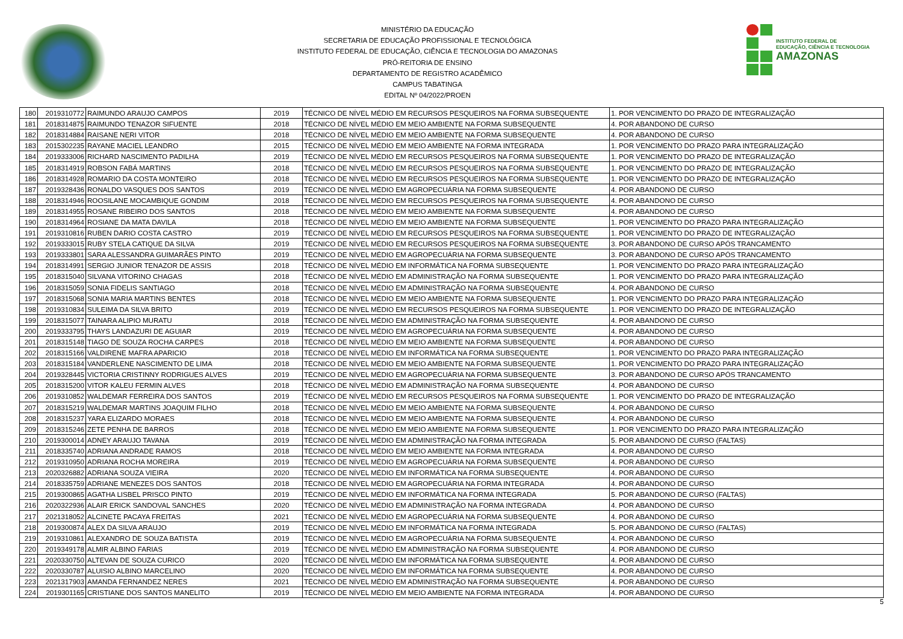MINISTÉRIO DA EDUCAÇÃO
SECRETARIA DE EDUCAÇÃO PROFISSIONAL E TECNOLÓGICA
INSTITUTO FEDERAL DE EDUCAÇÃO, CIÊNCIA E TECNOLOGIA DO AMAZONAS
PRÓ-REITORIA DE ENSINO
DEPARTAMENTO DE REGISTRO ACADÊMICO
CAMPUS TABATINGA
EDITAL Nº 04/2022/PROEN
INSTITUTO FEDERAL DE
EDUCAÇÃO, CIÊNCIA E TECNOLOGIA
AMAZONAS
| 180 | 2019310772 | RAIMUNDO ARAUJO CAMPOS | 2019 | TÉCNICO DE NÍVEL MÉDIO EM RECURSOS PESQUEIROS NA FORMA SUBSEQUENTE | 1. POR VENCIMENTO DO PRAZO DE INTEGRALIZAÇÃO |
| 181 | 2018314875 | RAIMUNDO TENAZOR SIFUENTE | 2018 | TÉCNICO DE NÍVEL MÉDIO EM MEIO AMBIENTE NA FORMA SUBSEQUENTE | 4. POR ABANDONO DE CURSO |
| 182 | 2018314884 | RAISANE NERI VITOR | 2018 | TÉCNICO DE NÍVEL MÉDIO EM MEIO AMBIENTE NA FORMA SUBSEQUENTE | 4. POR ABANDONO DE CURSO |
| 183 | 2015302235 | RAYANE MACIEL LEANDRO | 2015 | TÉCNICO DE NÍVEL MÉDIO EM MEIO AMBIENTE NA FORMA INTEGRADA | 1. POR VENCIMENTO DO PRAZO PARA INTEGRALIZAÇÃO |
| 184 | 2019333006 | RICHARD NASCIMENTO PADILHA | 2019 | TÉCNICO DE NÍVEL MÉDIO EM RECURSOS PESQUEIROS NA FORMA SUBSEQUENTE | 1. POR VENCIMENTO DO PRAZO DE INTEGRALIZAÇÃO |
| 185 | 2018314919 | ROBSON FABÁ MARTINS | 2018 | TÉCNICO DE NÍVEL MÉDIO EM RECURSOS PESQUEIROS NA FORMA SUBSEQUENTE | 1. POR VENCIMENTO DO PRAZO DE INTEGRALIZAÇÃO |
| 186 | 2018314928 | ROMARIO DA COSTA MONTEIRO | 2018 | TÉCNICO DE NÍVEL MÉDIO EM RECURSOS PESQUEIROS NA FORMA SUBSEQUENTE | 1. POR VENCIMENTO DO PRAZO DE INTEGRALIZAÇÃO |
| 187 | 2019328436 | RONALDO VASQUES DOS SANTOS | 2019 | TÉCNICO DE NÍVEL MÉDIO EM AGROPECUÁRIA NA FORMA SUBSEQUENTE | 4. POR ABANDONO DE CURSO |
| 188 | 2018314946 | ROOSILANE MOCAMBIQUE GONDIM | 2018 | TÉCNICO DE NÍVEL MÉDIO EM RECURSOS PESQUEIROS NA FORMA SUBSEQUENTE | 4. POR ABANDONO DE CURSO |
| 189 | 2018314955 | ROSANE RIBEIRO DOS SANTOS | 2018 | TÉCNICO DE NÍVEL MÉDIO EM MEIO AMBIENTE NA FORMA SUBSEQUENTE | 4. POR ABANDONO DE CURSO |
| 190 | 2018314964 | ROSIANE DA MATA DAVILA | 2018 | TÉCNICO DE NÍVEL MÉDIO EM MEIO AMBIENTE NA FORMA SUBSEQUENTE | 1. POR VENCIMENTO DO PRAZO PARA INTEGRALIZAÇÃO |
| 191 | 2019310816 | RUBEN DARIO COSTA CASTRO | 2019 | TÉCNICO DE NÍVEL MÉDIO EM RECURSOS PESQUEIROS NA FORMA SUBSEQUENTE | 1. POR VENCIMENTO DO PRAZO DE INTEGRALIZAÇÃO |
| 192 | 2019333015 | RUBY STELA CATIQUE DA SILVA | 2019 | TÉCNICO DE NÍVEL MÉDIO EM RECURSOS PESQUEIROS NA FORMA SUBSEQUENTE | 3. POR ABANDONO DE CURSO APÓS TRANCAMENTO |
| 193 | 2019333801 | SARA ALESSANDRA GUIMARÃES PINTO | 2019 | TÉCNICO DE NÍVEL MÉDIO EM AGROPECUÁRIA NA FORMA SUBSEQUENTE | 3. POR ABANDONO DE CURSO APÓS TRANCAMENTO |
| 194 | 2018314991 | SERGIO JUNIOR TENAZOR DE ASSIS | 2018 | TÉCNICO DE NÍVEL MÉDIO EM INFORMÁTICA NA FORMA SUBSEQUENTE | 1. POR VENCIMENTO DO PRAZO PARA INTEGRALIZAÇÃO |
| 195 | 2018315040 | SILVANA VITORINO CHAGAS | 2018 | TÉCNICO DE NÍVEL MÉDIO EM ADMINISTRAÇÃO NA FORMA SUBSEQUENTE | 1. POR VENCIMENTO DO PRAZO PARA INTEGRALIZAÇÃO |
| 196 | 2018315059 | SONIA FIDELIS SANTIAGO | 2018 | TÉCNICO DE NÍVEL MÉDIO EM ADMINISTRAÇÃO NA FORMA SUBSEQUENTE | 4. POR ABANDONO DE CURSO |
| 197 | 2018315068 | SONIA MARIA MARTINS BENTES | 2018 | TÉCNICO DE NÍVEL MÉDIO EM MEIO AMBIENTE NA FORMA SUBSEQUENTE | 1. POR VENCIMENTO DO PRAZO PARA INTEGRALIZAÇÃO |
| 198 | 2019310834 | SULEIMA DA SILVA BRITO | 2019 | TÉCNICO DE NÍVEL MÉDIO EM RECURSOS PESQUEIROS NA FORMA SUBSEQUENTE | 1. POR VENCIMENTO DO PRAZO DE INTEGRALIZAÇÃO |
| 199 | 2018315077 | TAINARA ALIPIO MURATU | 2018 | TÉCNICO DE NÍVEL MÉDIO EM ADMINISTRAÇÃO NA FORMA SUBSEQUENTE | 4. POR ABANDONO DE CURSO |
| 200 | 2019333795 | THAYS LANDAZURI DE AGUIAR | 2019 | TÉCNICO DE NÍVEL MÉDIO EM AGROPECUÁRIA NA FORMA SUBSEQUENTE | 4. POR ABANDONO DE CURSO |
| 201 | 2018315148 | TIAGO DE SOUZA ROCHA CARPES | 2018 | TÉCNICO DE NÍVEL MÉDIO EM MEIO AMBIENTE NA FORMA SUBSEQUENTE | 4. POR ABANDONO DE CURSO |
| 202 | 2018315166 | VALDIRENE MAFRA APARICIO | 2018 | TÉCNICO DE NÍVEL MÉDIO EM INFORMÁTICA NA FORMA SUBSEQUENTE | 1. POR VENCIMENTO DO PRAZO PARA INTEGRALIZAÇÃO |
| 203 | 2018315184 | VANDERLENE NASCIMENTO DE LIMA | 2018 | TÉCNICO DE NÍVEL MÉDIO EM MEIO AMBIENTE NA FORMA SUBSEQUENTE | 1. POR VENCIMENTO DO PRAZO PARA INTEGRALIZAÇÃO |
| 204 | 2019328445 | VICTORIA CRISTINNY RODRIGUES ALVES | 2019 | TÉCNICO DE NÍVEL MÉDIO EM AGROPECUÁRIA NA FORMA SUBSEQUENTE | 3. POR ABANDONO DE CURSO APÓS TRANCAMENTO |
| 205 | 2018315200 | VITOR KALEU FERMIN ALVES | 2018 | TÉCNICO DE NÍVEL MÉDIO EM ADMINISTRAÇÃO NA FORMA SUBSEQUENTE | 4. POR ABANDONO DE CURSO |
| 206 | 2019310852 | WALDEMAR FERREIRA DOS SANTOS | 2019 | TÉCNICO DE NÍVEL MÉDIO EM RECURSOS PESQUEIROS NA FORMA SUBSEQUENTE | 1. POR VENCIMENTO DO PRAZO DE INTEGRALIZAÇÃO |
| 207 | 2018315219 | WALDEMAR MARTINS JOAQUIM FILHO | 2018 | TÉCNICO DE NÍVEL MÉDIO EM MEIO AMBIENTE NA FORMA SUBSEQUENTE | 4. POR ABANDONO DE CURSO |
| 208 | 2018315237 | YARA ELIZARDO MORAES | 2018 | TÉCNICO DE NÍVEL MÉDIO EM MEIO AMBIENTE NA FORMA SUBSEQUENTE | 4. POR ABANDONO DE CURSO |
| 209 | 2018315246 | ZETE PENHA DE BARROS | 2018 | TÉCNICO DE NÍVEL MÉDIO EM MEIO AMBIENTE NA FORMA SUBSEQUENTE | 1. POR VENCIMENTO DO PRAZO PARA INTEGRALIZAÇÃO |
| 210 | 2019300014 | ADNEY ARAUJO TAVANA | 2019 | TÉCNICO DE NÍVEL MÉDIO EM ADMINISTRAÇÃO NA FORMA INTEGRADA | 5. POR ABANDONO DE CURSO (FALTAS) |
| 211 | 2018335740 | ADRIANA ANDRADE RAMOS | 2018 | TÉCNICO DE NÍVEL MÉDIO EM MEIO AMBIENTE NA FORMA INTEGRADA | 4. POR ABANDONO DE CURSO |
| 212 | 2019310950 | ADRIANA ROCHA MOREIRA | 2019 | TÉCNICO DE NÍVEL MÉDIO EM AGROPECUÁRIA NA FORMA SUBSEQUENTE | 4. POR ABANDONO DE CURSO |
| 213 | 2020326882 | ADRIANA SOUZA VIEIRA | 2020 | TÉCNICO DE NÍVEL MÉDIO EM INFORMÁTICA NA FORMA SUBSEQUENTE | 4. POR ABANDONO DE CURSO |
| 214 | 2018335759 | ADRIANE MENEZES DOS SANTOS | 2018 | TÉCNICO DE NÍVEL MÉDIO EM AGROPECUÁRIA NA FORMA INTEGRADA | 4. POR ABANDONO DE CURSO |
| 215 | 2019300865 | AGATHA LISBEL PRISCO PINTO | 2019 | TÉCNICO DE NÍVEL MÉDIO EM INFORMÁTICA NA FORMA INTEGRADA | 5. POR ABANDONO DE CURSO (FALTAS) |
| 216 | 2020322936 | ALAIR ERICK SANDOVAL SANCHES | 2020 | TÉCNICO DE NÍVEL MÉDIO EM ADMINISTRAÇÃO NA FORMA INTEGRADA | 4. POR ABANDONO DE CURSO |
| 217 | 2021318052 | ALCINETE PACAYA FREITAS | 2021 | TÉCNICO DE NÍVEL MÉDIO EM AGROPECUÁRIA NA FORMA SUBSEQUENTE | 4. POR ABANDONO DE CURSO |
| 218 | 2019300874 | ALEX DA SILVA ARAUJO | 2019 | TÉCNICO DE NÍVEL MÉDIO EM INFORMÁTICA NA FORMA INTEGRADA | 5. POR ABANDONO DE CURSO (FALTAS) |
| 219 | 2019310861 | ALEXANDRO DE SOUZA BATISTA | 2019 | TÉCNICO DE NÍVEL MÉDIO EM AGROPECUÁRIA NA FORMA SUBSEQUENTE | 4. POR ABANDONO DE CURSO |
| 220 | 2019349178 | ALMIR ALBINO FARIAS | 2019 | TÉCNICO DE NÍVEL MÉDIO EM ADMINISTRAÇÃO NA FORMA SUBSEQUENTE | 4. POR ABANDONO DE CURSO |
| 221 | 2020330750 | ALTEVAN DE SOUZA CURICO | 2020 | TÉCNICO DE NÍVEL MÉDIO EM INFORMÁTICA NA FORMA SUBSEQUENTE | 4. POR ABANDONO DE CURSO |
| 222 | 2020330787 | ALUISIO ALBINO MARCELINO | 2020 | TÉCNICO DE NÍVEL MÉDIO EM INFORMÁTICA NA FORMA SUBSEQUENTE | 4. POR ABANDONO DE CURSO |
| 223 | 2021317903 | AMANDA FERNANDEZ NERES | 2021 | TÉCNICO DE NÍVEL MÉDIO EM ADMINISTRAÇÃO NA FORMA SUBSEQUENTE | 4. POR ABANDONO DE CURSO |
| 224 | 2019301165 | CRISTIANE DOS SANTOS MANELITO | 2019 | TÉCNICO DE NÍVEL MÉDIO EM MEIO AMBIENTE NA FORMA INTEGRADA | 4. POR ABANDONO DE CURSO |
5